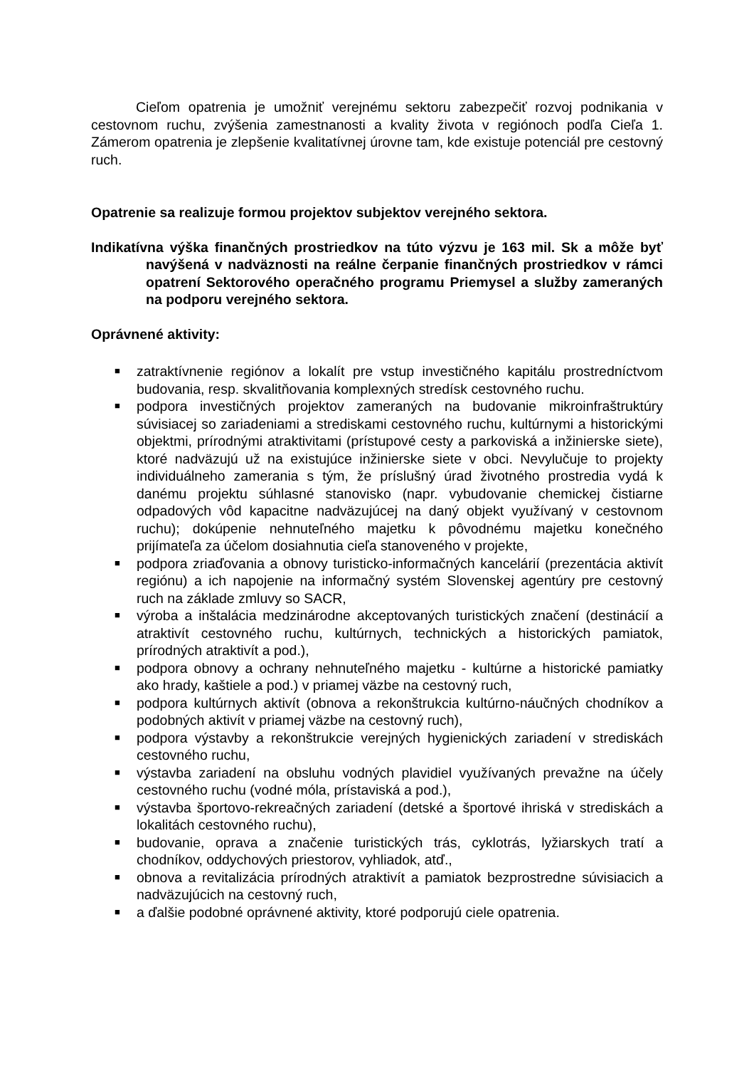Cieľom opatrenia je umožniť verejnému sektoru zabezpečiť rozvoj podnikania v cestovnom ruchu, zvýšenia zamestnanosti a kvality života v regiónoch podľa Cieľa 1. Zámerom opatrenia je zlepšenie kvalitatívnej úrovne tam, kde existuje potenciál pre cestovný ruch.
Opatrenie sa realizuje formou projektov subjektov verejného sektora.
Indikatívna výška finančných prostriedkov na túto výzvu je 163 mil. Sk a môže byť navýšená v nadväznosti na reálne čerpanie finančných prostriedkov v rámci opatrení Sektorového operačného programu Priemysel a služby zameraných na podporu verejného sektora.
Oprávnené aktivity:
■ zatraktívnenie regiónov a lokalít pre vstup investičného kapitálu prostredníctvom budovania, resp. skvalitňovania komplexných stredísk cestovného ruchu.
■ podpora investičných projektov zameraných na budovanie mikroinfraštruktúry súvisiacej so zariadeniami a strediskami cestovného ruchu, kultúrnymi a historickými objektmi, prírodnými atraktivitami (prístupové cesty a parkoviská a inžinierske siete), ktoré nadväzujú už na existujúce inžinierske siete v obci. Nevylučuje to projekty individuálneho zamerania s tým, že príslušný úrad životného prostredia vydá k danému projektu súhlasné stanovisko (napr. vybudovanie chemickej čistiarne odpadových vôd kapacitne nadväzujúcej na daný objekt využívaný v cestovnom ruchu); dokúpenie nehnuteľného majetku k pôvodnému majetku konečného prijímateľa za účelom dosiahnutia cieľa stanoveného v projekte,
■ podpora zriaďovania a obnovy turisticko-informačných kancelárií (prezentácia aktivít regiónu) a ich napojenie na informačný systém Slovenskej agentúry pre cestovný ruch na základe zmluvy so SACR,
■ výroba a inštalácia medzinárodne akceptovaných turistických značení (destinácií a atraktivít cestovného ruchu, kultúrnych, technických a historických pamiatok, prírodných atraktivít a pod.),
■ podpora obnovy a ochrany nehnuteľného majetku - kultúrne a historické pamiatky ako hrady, kaštiele a pod.) v priamej väzbe na cestovný ruch,
■ podpora kultúrnych aktivít (obnova a rekonštrukcia kultúrno-náučných chodníkov a podobných aktivít v priamej väzbe na cestovný ruch),
■ podpora výstavby a rekonštrukcie verejných hygienických zariadení v strediskách cestovného ruchu,
■ výstavba zariadení na obsluhu vodných plavidiel využívaných prevažne na účely cestovného ruchu (vodné móla, prístaviská a pod.),
■ výstavba športovo-rekreačných zariadení (detské a športové ihriská v strediskách a lokalitách cestovného ruchu),
■ budovanie, oprava a značenie turistických trás, cyklotrás, lyžiarskych tratí a chodníkov, oddychových priestorov, vyhliadok, atď.,
■ obnova a revitalizácia prírodných atraktivít a pamiatok bezprostredne súvisiacich a nadväzujúcich na cestovný ruch,
■ a ďalšie podobné oprávnené aktivity, ktoré podporujú ciele opatrenia.